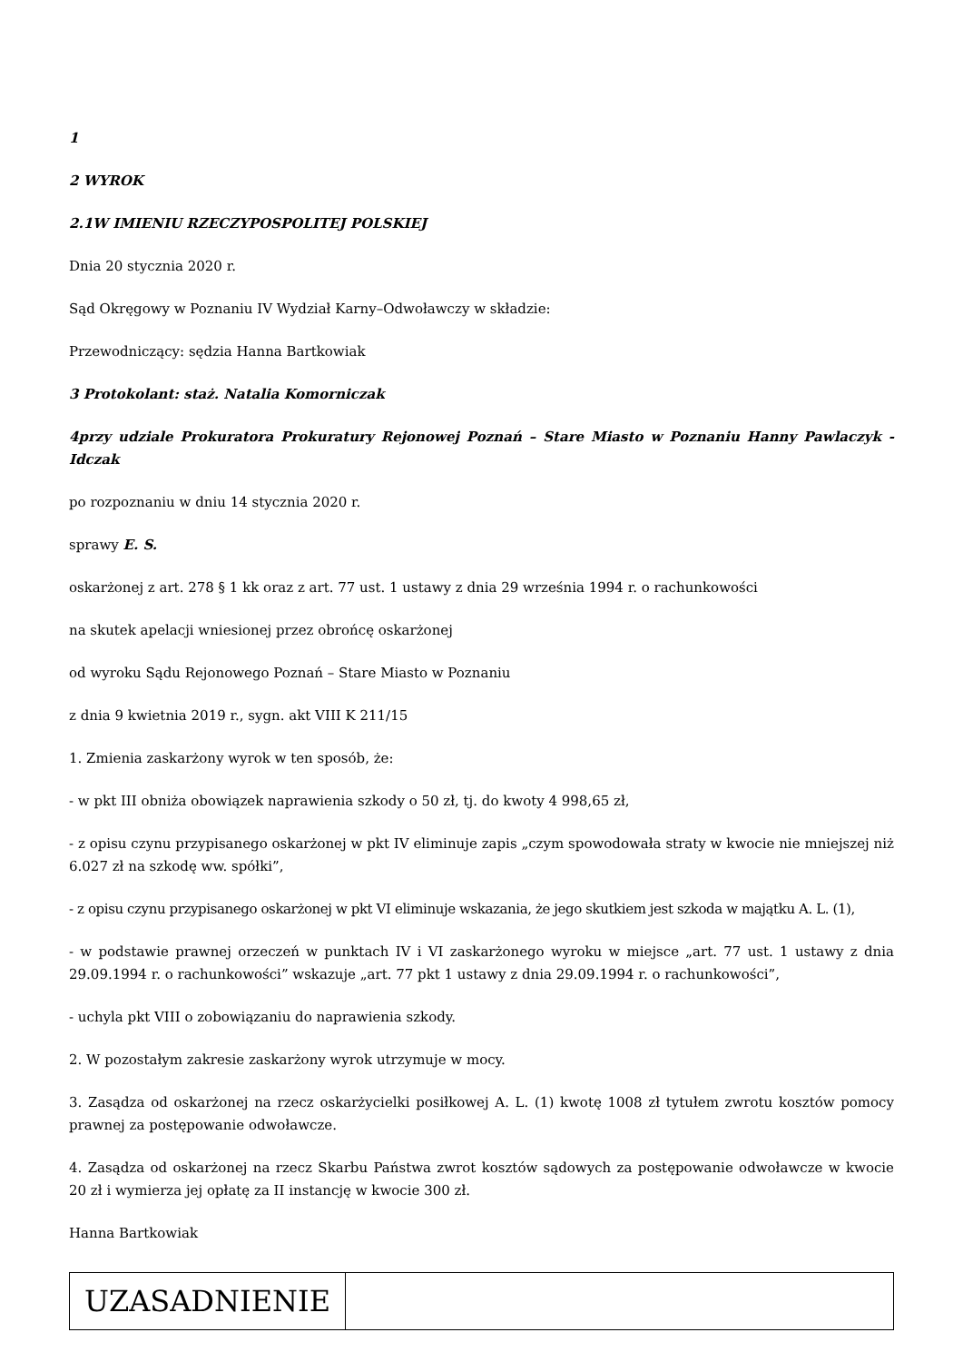1
2 WYROK
2.1W IMIENIU RZECZYPOSPOLITEJ POLSKIEJ
Dnia 20 stycznia 2020 r.
Sąd Okręgowy w Poznaniu IV Wydział Karny–Odwoławczy w składzie:
Przewodniczący: sędzia Hanna Bartkowiak
3 Protokolant: staż. Natalia Komorniczak
4przy udziale Prokuratora Prokuratury Rejonowej Poznań – Stare Miasto w Poznaniu Hanny Pawlaczyk - Idczak
po rozpoznaniu w dniu 14 stycznia 2020 r.
sprawy E. S.
oskarżonej z art. 278 § 1 kk oraz z art. 77 ust. 1 ustawy z dnia 29 września 1994 r. o rachunkowości
na skutek apelacji wniesionej przez obrońcę oskarżonej
od wyroku Sądu Rejonowego Poznań – Stare Miasto w Poznaniu
z dnia 9 kwietnia 2019 r., sygn. akt VIII K 211/15
1. Zmienia zaskarżony wyrok w ten sposób, że:
- w pkt III obniża obowiązek naprawienia szkody o 50 zł, tj. do kwoty 4 998,65 zł,
- z opisu czynu przypisanego oskarżonej w pkt IV eliminuje zapis „czym spowodowała straty w kwocie nie mniejszej niż 6.027 zł na szkodę ww. spółki”,
- z opisu czynu przypisanego oskarżonej w pkt VI eliminuje wskazania, że jego skutkiem jest szkoda w majątku A. L. (1),
- w podstawie prawnej orzeczeń w punktach IV i VI zaskarżonego wyroku w miejsce „art. 77 ust. 1 ustawy z dnia 29.09.1994 r. o rachunkowości” wskazuje „art. 77 pkt 1 ustawy z dnia 29.09.1994 r. o rachunkowości”,
- uchyla pkt VIII o zobowiązaniu do naprawienia szkody.
2. W pozostałym zakresie zaskarżony wyrok utrzymuje w mocy.
3. Zasądza od oskarżonej na rzecz oskarżycielki posiłkowej A. L. (1) kwotę 1008 zł tytułem zwrotu kosztów pomocy prawnej za postępowanie odwoławcze.
4. Zasądza od oskarżonej na rzecz Skarbu Państwa zwrot kosztów sądowych za postępowanie odwoławcze w kwocie 20 zł i wymierza jej opłatę za II instancję w kwocie 300 zł.
Hanna Bartkowiak
| UZASADNIENIE | |